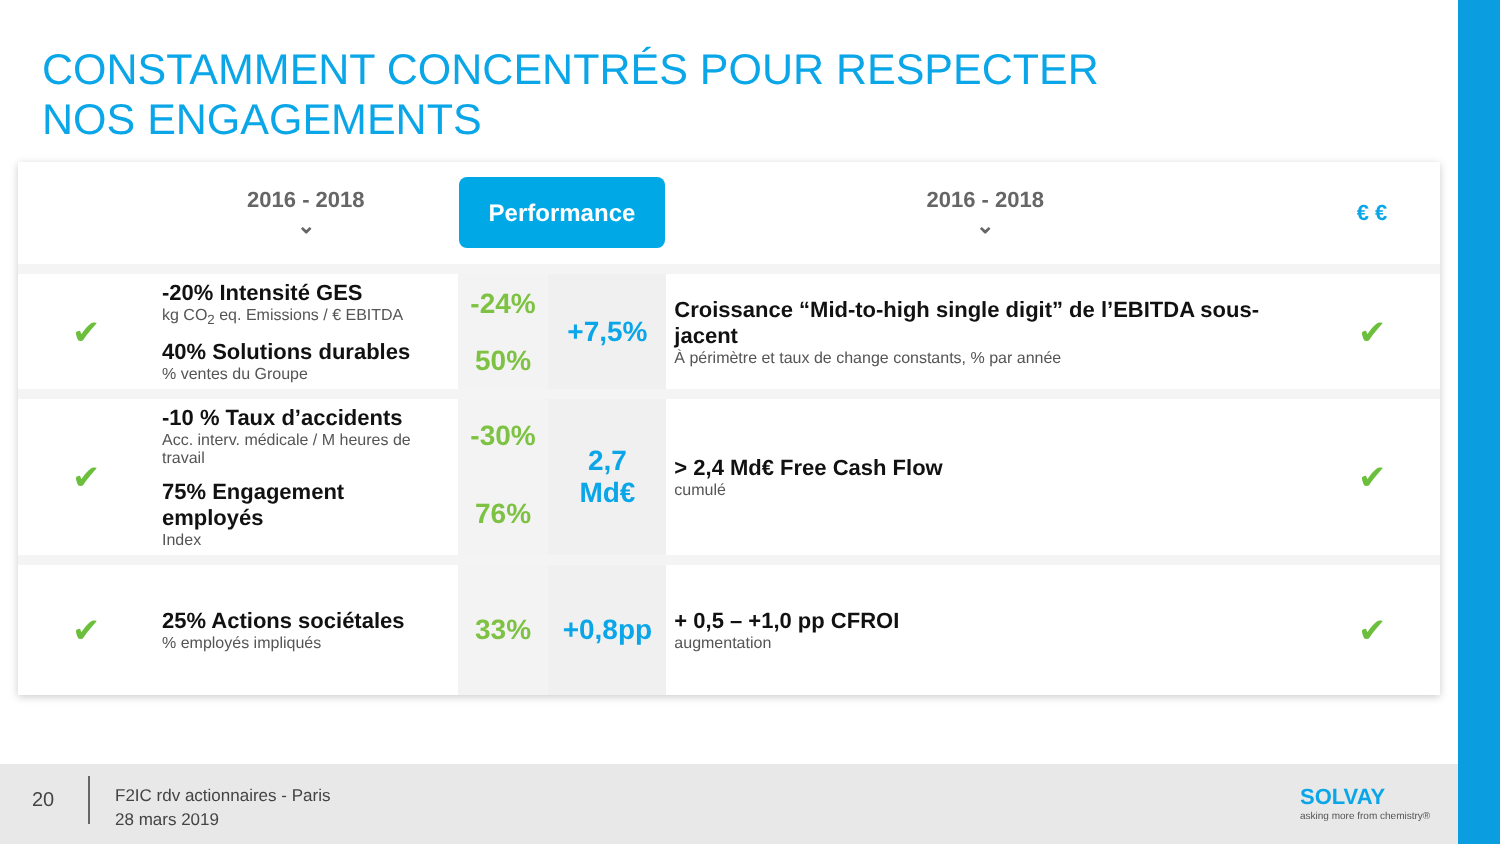CONSTAMMENT CONCENTRÉS POUR RESPECTER
NOS ENGAGEMENTS
| | 2016 - 2018 ⌄ | Performance | | 2016 - 2018 ⌄ | € € |
| --- | --- | --- | --- | --- | --- |
| ✔ | -20% Intensité GES kg CO<sub>2</sub> eq. Emissions / € EBITDA | -24% | +7,5% | Croissance “Mid-to-high single digit” de l’EBITDA sous-jacent À périmètre et taux de change constants, % par année | ✔ |
| | 40% Solutions durables % ventes du Groupe | 50% | | | |
| ✔ | -10 % Taux d’accidents Acc. interv. médicale / M heures de travail | -30% | 2,7 Md€ | > 2,4 Md€ Free Cash Flow cumulé | ✔ |
| | 75% Engagement employés Index | 76% | | | |
| ✔ | 25% Actions sociétales % employés impliqués | 33% | +0,8pp | + 0,5 – +1,0 pp CFROI augmentation | ✔ |
20
F2IC rdv actionnaires - Paris
28 mars 2019
SOLVAY
asking more from chemistry®